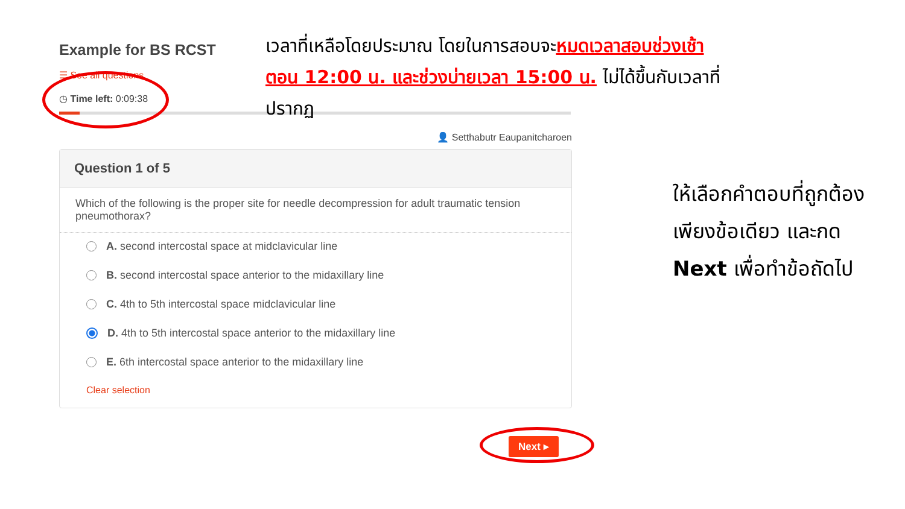Example for BS RCST
☰ See all questions
◷ Time left: 0:09:38
👤 Setthabutr Eaupanitcharoen
Question 1 of 5
Which of the following is the proper site for needle decompression for adult traumatic tension pneumothorax?
A. second intercostal space at midclavicular line
B. second intercostal space anterior to the midaxillary line
C. 4th to 5th intercostal space midclavicular line
D. 4th to 5th intercostal space anterior to the midaxillary line
E. 6th intercostal space anterior to the midaxillary line
Clear selection
Next ▸
เวลาที่เหลือโดยประมาณ โดยในการสอบจะหมดเวลาสอบช่วงเช้าตอน 12:00 น. และช่วงบ่ายเวลา 15:00 น. ไม่ได้ขึ้นกับเวลาที่ปรากฏ
ให้เลือกคำตอบที่ถูกต้องเพียงข้อเดียว และกด Next เพื่อทำข้อถัดไป